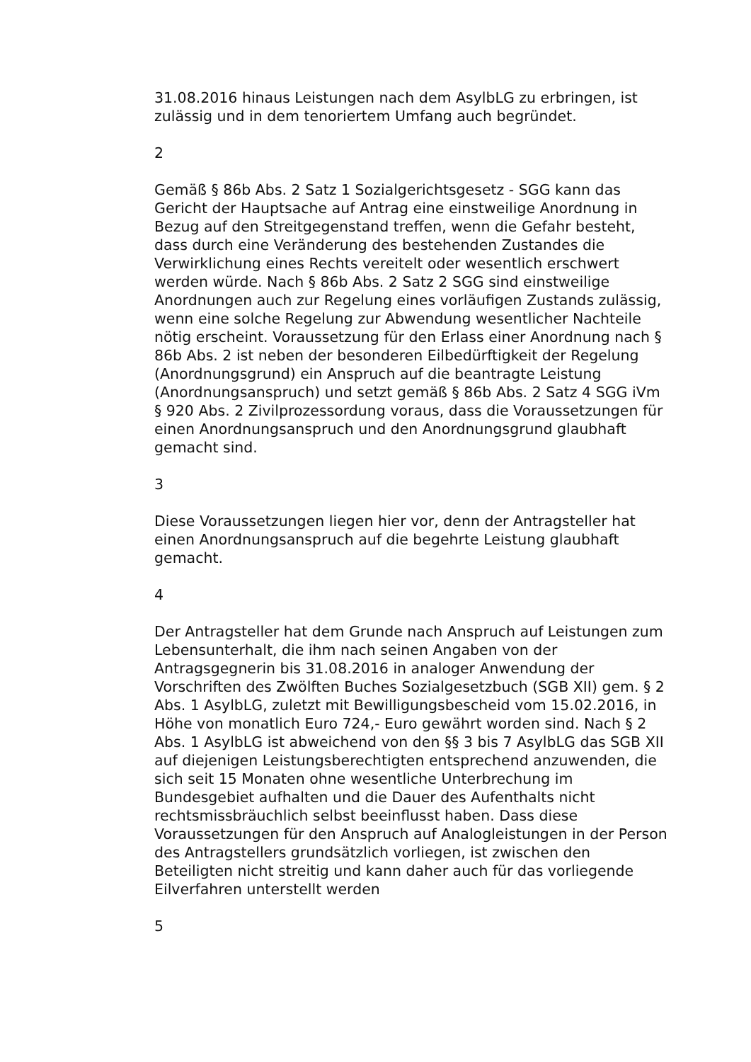31.08.2016 hinaus Leistungen nach dem AsylbLG zu erbringen, ist zulässig und in dem tenoriertem Umfang auch begründet.
2
Gemäß § 86b Abs. 2 Satz 1 Sozialgerichtsgesetz - SGG kann das Gericht der Hauptsache auf Antrag eine einstweilige Anordnung in Bezug auf den Streitgegenstand treffen, wenn die Gefahr besteht, dass durch eine Veränderung des bestehenden Zustandes die Verwirklichung eines Rechts vereitelt oder wesentlich erschwert werden würde. Nach § 86b Abs. 2 Satz 2 SGG sind einstweilige Anordnungen auch zur Regelung eines vorläufigen Zustands zulässig, wenn eine solche Regelung zur Abwendung wesentlicher Nachteile nötig erscheint. Voraussetzung für den Erlass einer Anordnung nach § 86b Abs. 2 ist neben der besonderen Eilbedürftigkeit der Regelung (Anordnungsgrund) ein Anspruch auf die beantragte Leistung (Anordnungsanspruch) und setzt gemäß § 86b Abs. 2 Satz 4 SGG iVm § 920 Abs. 2 Zivilprozessordung voraus, dass die Voraussetzungen für einen Anordnungsanspruch und den Anordnungsgrund glaubhaft gemacht sind.
3
Diese Voraussetzungen liegen hier vor, denn der Antragsteller hat einen Anordnungsanspruch auf die begehrte Leistung glaubhaft gemacht.
4
Der Antragsteller hat dem Grunde nach Anspruch auf Leistungen zum Lebensunterhalt, die ihm nach seinen Angaben von der Antragsgegnerin bis 31.08.2016 in analoger Anwendung der Vorschriften des Zwölften Buches Sozialgesetzbuch (SGB XII) gem. § 2 Abs. 1 AsylbLG, zuletzt mit Bewilligungsbescheid vom 15.02.2016, in Höhe von monatlich Euro 724,- Euro gewährt worden sind. Nach § 2 Abs. 1 AsylbLG ist abweichend von den §§ 3 bis 7 AsylbLG das SGB XII auf diejenigen Leistungsberechtigten entsprechend anzuwenden, die sich seit 15 Monaten ohne wesentliche Unterbrechung im Bundesgebiet aufhalten und die Dauer des Aufenthalts nicht rechtsmissbräuchlich selbst beeinflusst haben. Dass diese Voraussetzungen für den Anspruch auf Analogleistungen in der Person des Antragstellers grundsätzlich vorliegen, ist zwischen den Beteiligten nicht streitig und kann daher auch für das vorliegende Eilverfahren unterstellt werden
5